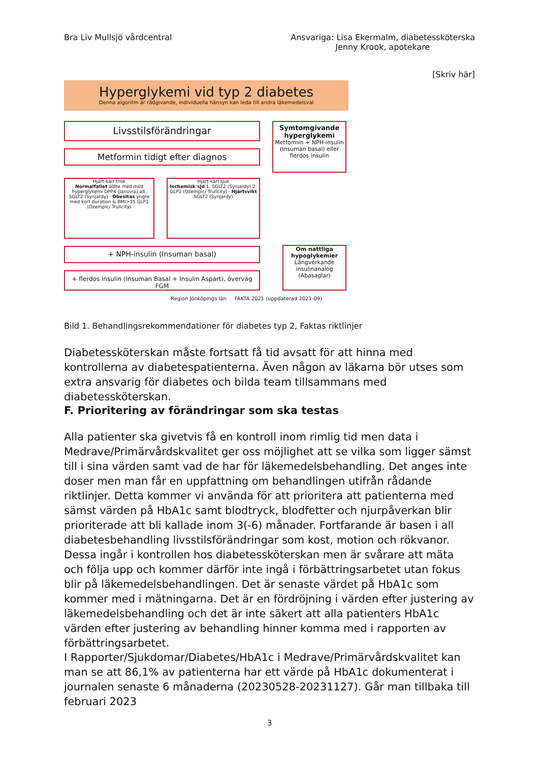Bra Liv Mullsjö vårdcentral Ansvariga: Lisa Ekermalm, diabetessköterska
Jenny Krook, apotekare
[Skriv här]
Hyperglykemi vid typ 2 diabetes
Denna algoritm är rådgivande, individuella hänsyn kan leda till andra läkemedelsval
Livsstilsförändringar
Metformin tidigt efter diagnos
Symtomgivande hyperglykemi
Metformin + NPH-insulin (Insuman basal) eller flerdos insulin
Hjärt-kärl frisk
Normalfallet äldre med mild hyperglykemi DPP4 (Januvia) alt. SGLT2 (Synjardy) · Obesitas yngre med kort duration & BMI>35 GLP1 (Ozempic/ Trulicity)
Hjärt-kärl sjuk
Ischemisk sjd 1. SGLT2 (Synjardy) 2. GLP1 (Ozempic/ Trulicity) · Hjärtsvikt SGLT2 (Synjardy)
+ NPH-insulin (Insuman basal)
+ flerdos insulin (Insuman Basal + Insulin Aspart), överväg FGM
Om nattliga hypoglykemier
Långverkande insulinanalog (Abasaglar)
Region Jönköpings län FAKTA 2021 (uppdaterad 2021-09)
Bild 1. Behandlingsrekommendationer för diabetes typ 2, Faktas riktlinjer
Diabetessköterskan måste fortsatt få tid avsatt för att hinna med kontrollerna av diabetespatienterna. Även någon av läkarna bör utses som extra ansvarig för diabetes och bilda team tillsammans med diabetessköterskan.
F. Prioritering av förändringar som ska testas
Alla patienter ska givetvis få en kontroll inom rimlig tid men data i Medrave/Primärvårdskvalitet ger oss möjlighet att se vilka som ligger sämst till i sina värden samt vad de har för läkemedelsbehandling. Det anges inte doser men man får en uppfattning om behandlingen utifrån rådande riktlinjer. Detta kommer vi använda för att prioritera att patienterna med sämst värden på HbA1c samt blodtryck, blodfetter och njurpåverkan blir prioriterade att bli kallade inom 3(-6) månader. Fortfarande är basen i all diabetesbehandling livsstilsförändringar som kost, motion och rökvanor. Dessa ingår i kontrollen hos diabetessköterskan men är svårare att mäta och följa upp och kommer därför inte ingå i förbättringsarbetet utan fokus blir på läkemedelsbehandlingen. Det är senaste värdet på HbA1c som kommer med i mätningarna. Det är en fördröjning i värden efter justering av läkemedelsbehandling och det är inte säkert att alla patienters HbA1c värden efter justering av behandling hinner komma med i rapporten av förbättringsarbetet.
I Rapporter/Sjukdomar/Diabetes/HbA1c i Medrave/Primärvårdskvalitet kan man se att 86,1% av patienterna har ett värde på HbA1c dokumenterat i journalen senaste 6 månaderna (20230528-20231127). Går man tillbaka till februari 2023
3